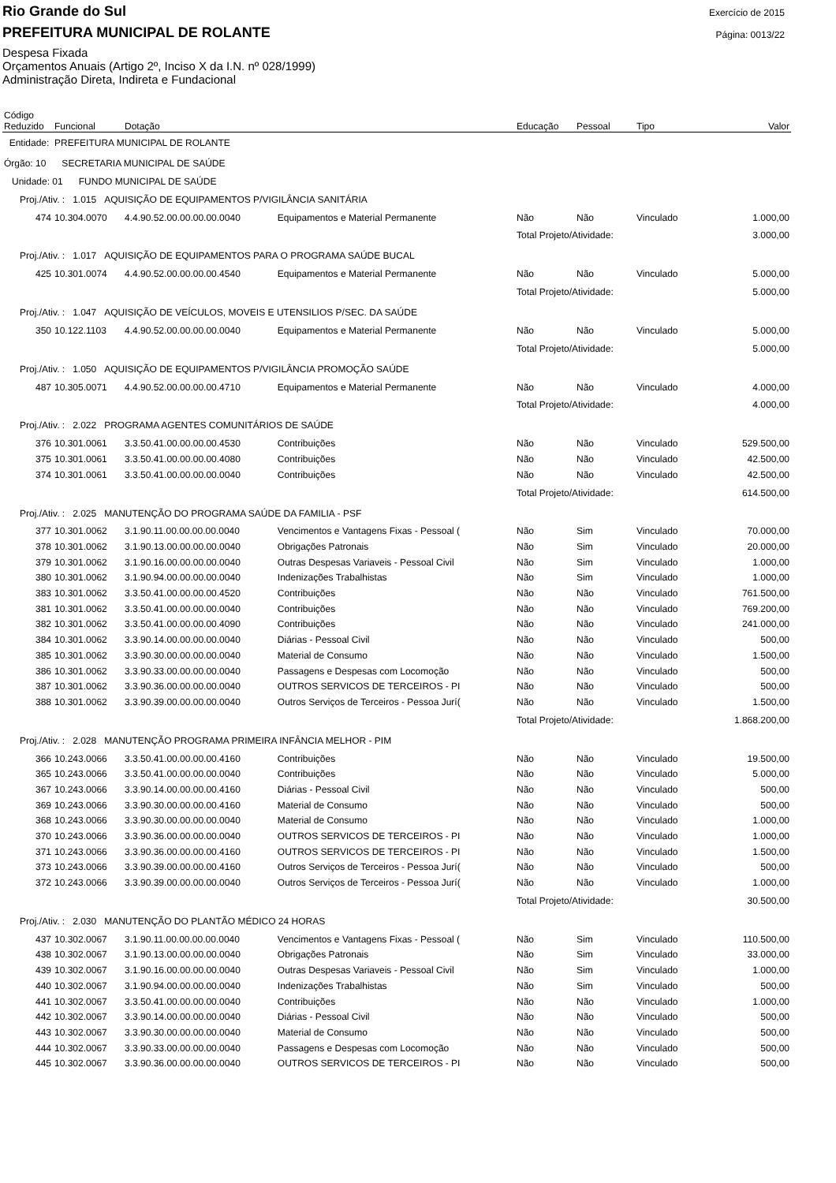Rio Grande do Sul
PREFEITURA MUNICIPAL DE ROLANTE
Exercício de 2015
Página: 0013/22
Despesa Fixada
Orçamentos Anuais (Artigo 2º, Inciso X da I.N. nº 028/1999)
Administração Direta, Indireta e Fundacional
| Código Reduzido | Funcional | Dotação | | Educação | Pessoal | Tipo | Valor |
| --- | --- | --- | --- | --- | --- | --- | --- |
| Entidade: PREFEITURA MUNICIPAL DE ROLANTE | | | | | | | |
| Órgão: 10 SECRETARIA MUNICIPAL DE SAÚDE | | | | | | | |
| Unidade: 01 FUNDO MUNICIPAL DE SAÚDE | | | | | | | |
| Proj./Ativ. : 1.015 AQUISIÇÃO DE EQUIPAMENTOS P/VIGILÂNCIA SANITÁRIA | | | | | | | |
| 474 | 10.304.0070 | 4.4.90.52.00.00.00.00.0040 | Equipamentos e Material Permanente | Não | Não | Vinculado | 1.000,00 |
| | | | | Total Projeto/Atividade: | | | 3.000,00 |
| Proj./Ativ. : 1.017 AQUISIÇÃO DE EQUIPAMENTOS PARA O PROGRAMA SAÚDE BUCAL | | | | | | | |
| 425 | 10.301.0074 | 4.4.90.52.00.00.00.00.4540 | Equipamentos e Material Permanente | Não | Não | Vinculado | 5.000,00 |
| | | | | Total Projeto/Atividade: | | | 5.000,00 |
| Proj./Ativ. : 1.047 AQUISIÇÃO DE VEÍCULOS, MOVEIS E UTENSILIOS P/SEC. DA SAÚDE | | | | | | | |
| 350 | 10.122.1103 | 4.4.90.52.00.00.00.00.0040 | Equipamentos e Material Permanente | Não | Não | Vinculado | 5.000,00 |
| | | | | Total Projeto/Atividade: | | | 5.000,00 |
| Proj./Ativ. : 1.050 AQUISIÇÃO DE EQUIPAMENTOS P/VIGILÂNCIA PROMOÇÃO SAÚDE | | | | | | | |
| 487 | 10.305.0071 | 4.4.90.52.00.00.00.00.4710 | Equipamentos e Material Permanente | Não | Não | Vinculado | 4.000,00 |
| | | | | Total Projeto/Atividade: | | | 4.000,00 |
| Proj./Ativ. : 2.022 PROGRAMA AGENTES COMUNITÁRIOS DE SAÚDE | | | | | | | |
| 376 | 10.301.0061 | 3.3.50.41.00.00.00.00.4530 | Contribuições | Não | Não | Vinculado | 529.500,00 |
| 375 | 10.301.0061 | 3.3.50.41.00.00.00.00.4080 | Contribuições | Não | Não | Vinculado | 42.500,00 |
| 374 | 10.301.0061 | 3.3.50.41.00.00.00.00.0040 | Contribuições | Não | Não | Vinculado | 42.500,00 |
| | | | | Total Projeto/Atividade: | | | 614.500,00 |
| Proj./Ativ. : 2.025 MANUTENÇÃO DO PROGRAMA SAÚDE DA FAMILIA - PSF | | | | | | | |
| 377 | 10.301.0062 | 3.1.90.11.00.00.00.00.0040 | Vencimentos e Vantagens Fixas - Pessoal ( | Não | Sim | Vinculado | 70.000,00 |
| 378 | 10.301.0062 | 3.1.90.13.00.00.00.00.0040 | Obrigações Patronais | Não | Sim | Vinculado | 20.000,00 |
| 379 | 10.301.0062 | 3.1.90.16.00.00.00.00.0040 | Outras Despesas Variaveis - Pessoal Civil | Não | Sim | Vinculado | 1.000,00 |
| 380 | 10.301.0062 | 3.1.90.94.00.00.00.00.0040 | Indenizações Trabalhistas | Não | Sim | Vinculado | 1.000,00 |
| 383 | 10.301.0062 | 3.3.50.41.00.00.00.00.4520 | Contribuições | Não | Não | Vinculado | 761.500,00 |
| 381 | 10.301.0062 | 3.3.50.41.00.00.00.00.0040 | Contribuições | Não | Não | Vinculado | 769.200,00 |
| 382 | 10.301.0062 | 3.3.50.41.00.00.00.00.4090 | Contribuições | Não | Não | Vinculado | 241.000,00 |
| 384 | 10.301.0062 | 3.3.90.14.00.00.00.00.0040 | Diárias - Pessoal Civil | Não | Não | Vinculado | 500,00 |
| 385 | 10.301.0062 | 3.3.90.30.00.00.00.00.0040 | Material de Consumo | Não | Não | Vinculado | 1.500,00 |
| 386 | 10.301.0062 | 3.3.90.33.00.00.00.00.0040 | Passagens e Despesas com Locomoção | Não | Não | Vinculado | 500,00 |
| 387 | 10.301.0062 | 3.3.90.36.00.00.00.00.0040 | OUTROS SERVICOS DE TERCEIROS - PI | Não | Não | Vinculado | 500,00 |
| 388 | 10.301.0062 | 3.3.90.39.00.00.00.00.0040 | Outros Serviços de Terceiros - Pessoa Jurí( | Não | Não | Vinculado | 1.500,00 |
| | | | | Total Projeto/Atividade: | | | 1.868.200,00 |
| Proj./Ativ. : 2.028 MANUTENÇÃO PROGRAMA PRIMEIRA INFÂNCIA MELHOR - PIM | | | | | | | |
| 366 | 10.243.0066 | 3.3.50.41.00.00.00.00.4160 | Contribuições | Não | Não | Vinculado | 19.500,00 |
| 365 | 10.243.0066 | 3.3.50.41.00.00.00.00.0040 | Contribuições | Não | Não | Vinculado | 5.000,00 |
| 367 | 10.243.0066 | 3.3.90.14.00.00.00.00.4160 | Diárias - Pessoal Civil | Não | Não | Vinculado | 500,00 |
| 369 | 10.243.0066 | 3.3.90.30.00.00.00.00.4160 | Material de Consumo | Não | Não | Vinculado | 500,00 |
| 368 | 10.243.0066 | 3.3.90.30.00.00.00.00.0040 | Material de Consumo | Não | Não | Vinculado | 1.000,00 |
| 370 | 10.243.0066 | 3.3.90.36.00.00.00.00.0040 | OUTROS SERVICOS DE TERCEIROS - PI | Não | Não | Vinculado | 1.000,00 |
| 371 | 10.243.0066 | 3.3.90.36.00.00.00.00.4160 | OUTROS SERVICOS DE TERCEIROS - PI | Não | Não | Vinculado | 1.500,00 |
| 373 | 10.243.0066 | 3.3.90.39.00.00.00.00.4160 | Outros Serviços de Terceiros - Pessoa Jurí( | Não | Não | Vinculado | 500,00 |
| 372 | 10.243.0066 | 3.3.90.39.00.00.00.00.0040 | Outros Serviços de Terceiros - Pessoa Jurí( | Não | Não | Vinculado | 1.000,00 |
| | | | | Total Projeto/Atividade: | | | 30.500,00 |
| Proj./Ativ. : 2.030 MANUTENÇÃO DO PLANTÃO MÉDICO 24 HORAS | | | | | | | |
| 437 | 10.302.0067 | 3.1.90.11.00.00.00.00.0040 | Vencimentos e Vantagens Fixas - Pessoal ( | Não | Sim | Vinculado | 110.500,00 |
| 438 | 10.302.0067 | 3.1.90.13.00.00.00.00.0040 | Obrigações Patronais | Não | Sim | Vinculado | 33.000,00 |
| 439 | 10.302.0067 | 3.1.90.16.00.00.00.00.0040 | Outras Despesas Variaveis - Pessoal Civil | Não | Sim | Vinculado | 1.000,00 |
| 440 | 10.302.0067 | 3.1.90.94.00.00.00.00.0040 | Indenizações Trabalhistas | Não | Sim | Vinculado | 500,00 |
| 441 | 10.302.0067 | 3.3.50.41.00.00.00.00.0040 | Contribuições | Não | Não | Vinculado | 1.000,00 |
| 442 | 10.302.0067 | 3.3.90.14.00.00.00.00.0040 | Diárias - Pessoal Civil | Não | Não | Vinculado | 500,00 |
| 443 | 10.302.0067 | 3.3.90.30.00.00.00.00.0040 | Material de Consumo | Não | Não | Vinculado | 500,00 |
| 444 | 10.302.0067 | 3.3.90.33.00.00.00.00.0040 | Passagens e Despesas com Locomoção | Não | Não | Vinculado | 500,00 |
| 445 | 10.302.0067 | 3.3.90.36.00.00.00.00.0040 | OUTROS SERVICOS DE TERCEIROS - PI | Não | Não | Vinculado | 500,00 |